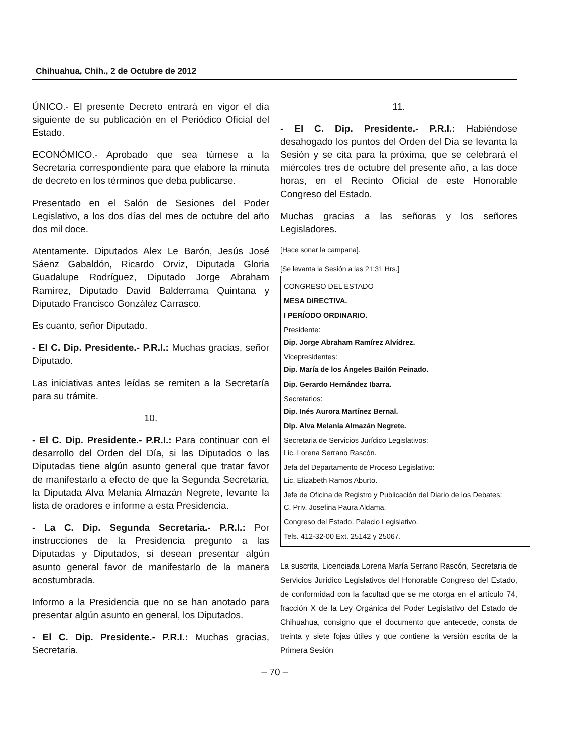Chihuahua, Chih., 2 de Octubre de 2012
ÚNICO.- El presente Decreto entrará en vigor el día siguiente de su publicación en el Periódico Oficial del Estado.
ECONÓMICO.- Aprobado que sea túrnese a la Secretaría correspondiente para que elabore la minuta de decreto en los términos que deba publicarse.
Presentado en el Salón de Sesiones del Poder Legislativo, a los dos días del mes de octubre del año dos mil doce.
Atentamente. Diputados Alex Le Barón, Jesús José Sáenz Gabaldón, Ricardo Orviz, Diputada Gloria Guadalupe Rodríguez, Diputado Jorge Abraham Ramírez, Diputado David Balderrama Quintana y Diputado Francisco González Carrasco.
Es cuanto, señor Diputado.
- El C. Dip. Presidente.- P.R.I.: Muchas gracias, señor Diputado.
Las iniciativas antes leídas se remiten a la Secretaría para su trámite.
10.
- El C. Dip. Presidente.- P.R.I.: Para continuar con el desarrollo del Orden del Día, si las Diputados o las Diputadas tiene algún asunto general que tratar favor de manifestarlo a efecto de que la Segunda Secretaria, la Diputada Alva Melania Almazán Negrete, levante la lista de oradores e informe a esta Presidencia.
- La C. Dip. Segunda Secretaria.- P.R.I.: Por instrucciones de la Presidencia pregunto a las Diputadas y Diputados, si desean presentar algún asunto general favor de manifestarlo de la manera acostumbrada.
Informo a la Presidencia que no se han anotado para presentar algún asunto en general, los Diputados.
- El C. Dip. Presidente.- P.R.I.: Muchas gracias, Secretaria.
11.
- El C. Dip. Presidente.- P.R.I.: Habiéndose desahogado los puntos del Orden del Día se levanta la Sesión y se cita para la próxima, que se celebrará el miércoles tres de octubre del presente año, a las doce horas, en el Recinto Oficial de este Honorable Congreso del Estado.
Muchas gracias a las señoras y los señores Legisladores.
[Hace sonar la campana].
[Se levanta la Sesión a las 21:31 Hrs.]
CONGRESO DEL ESTADO
MESA DIRECTIVA.
I PERÍODO ORDINARIO.
Presidente:
Dip. Jorge Abraham Ramírez Alvídrez.
Vicepresidentes:
Dip. María de los Ángeles Bailón Peinado.
Dip. Gerardo Hernández Ibarra.
Secretarios:
Dip. Inés Aurora Martínez Bernal.
Dip. Alva Melania Almazán Negrete.
Secretaria de Servicios Jurídico Legislativos:
Lic. Lorena Serrano Rascón.
Jefa del Departamento de Proceso Legislativo:
Lic. Elizabeth Ramos Aburto.
Jefe de Oficina de Registro y Publicación del Diario de los Debates:
C. Priv. Josefina Paura Aldama.
Congreso del Estado. Palacio Legislativo.
Tels. 412-32-00 Ext. 25142 y 25067.
La suscrita, Licenciada Lorena María Serrano Rascón, Secretaria de Servicios Jurídico Legislativos del Honorable Congreso del Estado, de conformidad con la facultad que se me otorga en el artículo 74, fracción X de la Ley Orgánica del Poder Legislativo del Estado de Chihuahua, consigno que el documento que antecede, consta de treinta y siete fojas útiles y que contiene la versión escrita de la Primera Sesión
– 70 –